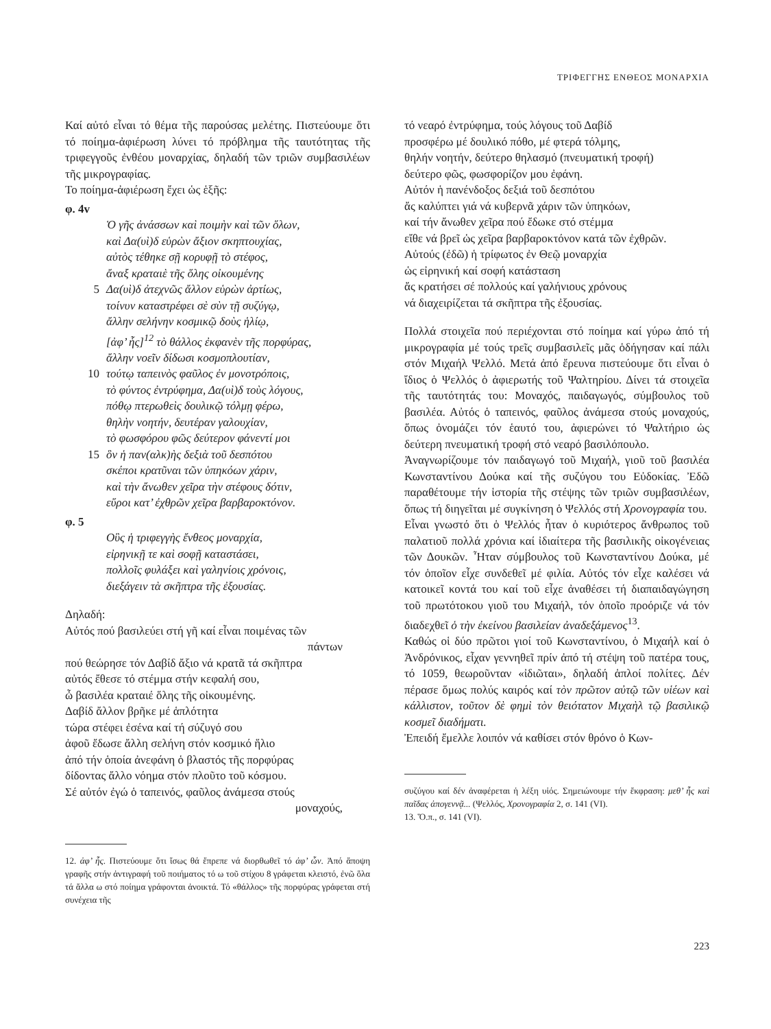ΤΡΙΦΕΓΓΗΣ ΕΝΘΕΟΣ ΜΟΝΑΡΧΙΑ
Καί αὐτό εἶναι τό θέμα τῆς παρούσας μελέτης. Πιστεύουμε ὅτι τό ποίημα-ἀφιέρωση λύνει τό πρόβλημα τῆς ταυτότητας τῆς τριφεγγοῦς ἐνθέου μοναρχίας, δηλαδή τῶν τριῶν συμβασιλέων τῆς μικρογραφίας.
Το ποίημα-ἀφιέρωση ἔχει ὡς ἑξῆς:
φ. 4v
Ὁ γῆς ἀνάσσων καὶ ποιμὴν καὶ τῶν ὅλων,
καὶ Δα(υὶ)δ εὑρὼν ἄξιον σκηπτουχίας,
αὐτὸς τέθηκε σῇ κορυφῇ τὸ στέφος,
ἄναξ κραταιὲ τῆς ὅλης οἰκουμένης
5 Δα(υὶ)δ ἀτεχνῶς ἄλλον εὑρὼν ἀρτίως,
τοίνυν καταστρέφει σὲ σὺν τῇ συζύγῳ,
ἄλλην σελήνην κοσμικῷ δοὺς ἡλίῳ,
[ἀφ’ ἧς]<sup>12</sup> τὸ θάλλος ἐκφανὲν τῆς πορφύρας,
ἄλλην νοεῖν δίδωσι κοσμοπλουτίαν,
10 τούτῳ ταπεινὸς φαῦλος ἐν μονοτρόποις,
τὸ φύντος ἐντρύφημα, Δα(υὶ)δ τοὺς λόγους,
πόθῳ πτερωθεὶς δουλικῷ τόλμῃ φέρω,
θηλὴν νοητήν, δευτέραν γαλουχίαν,
τὸ φωσφόρου φῶς δεύτερον φάνεντί μοι
15 ὃν ἡ παν(αλκ)ὴς δεξιὰ τοῦ δεσπότου
σκέποι κρατῦναι τῶν ὑπηκόων χάριν,
καὶ τὴν ἄνωθεν χεῖρα τὴν στέφους δότιν,
εὕροι κατ’ ἐχθρῶν χεῖρα βαρβαροκτόνον.
φ. 5
Οὓς ἡ τριφεγγὴς ἔνθεος μοναρχία,
εἰρηνικῇ τε καὶ σοφῇ καταστάσει,
πολλοῖς φυλάξει καὶ γαληνίοις χρόνοις,
διεξάγειν τὰ σκῆπτρα τῆς ἐξουσίας.
Δηλαδή:
Αὐτός πού βασιλεύει στή γῆ καί εἶναι ποιμένας τῶν
πάντων
πού θεώρησε τόν Δαβίδ ἄξιο νά κρατᾶ τά σκῆπτρα
αὐτός ἔθεσε τό στέμμα στήν κεφαλή σου,
ὦ βασιλέα κραταιέ ὅλης τῆς οἰκουμένης.
Δαβίδ ἄλλον βρῆκε μέ ἁπλότητα
τώρα στέφει ἐσένα καί τή σύζυγό σου
ἀφοῦ ἔδωσε ἄλλη σελήνη στόν κοσμικό ἥλιο
ἀπό τήν ὁποία ἀνεφάνη ὁ βλαστός τῆς πορφύρας
δίδοντας ἄλλο νόημα στόν πλοῦτο τοῦ κόσμου.
Σέ αὐτόν ἐγώ ὁ ταπεινός, φαῦλος ἀνάμεσα στούς
μοναχούς,
12. ἀφ’ ἧς. Πιστεύουμε ὅτι ἴσως θά ἔπρεπε νά διορθωθεῖ τό ἀφ’ ὧν. Ἀπό ἄποψη γραφῆς στήν ἀντιγραφή τοῦ ποιήματος τό ω τοῦ στίχου 8 γράφεται κλειστό, ἐνῶ ὅλα τά ἄλλα ω στό ποίημα γράφονται ἀνοικτά. Τό «θάλλος» τῆς πορφύρας γράφεται στή συνέχεια τῆς
τό νεαρό ἐντρύφημα, τούς λόγους τοῦ Δαβίδ
προσφέρω μέ δουλικό πόθο, μέ φτερά τόλμης,
θηλήν νοητήν, δεύτερο θηλασμό (πνευματική τροφή)
δεύτερο φῶς, φωσφορίζον μου ἐφάνη.
Αὐτόν ἡ πανένδοξος δεξιά τοῦ δεσπότου
ἄς καλύπτει γιά νά κυβερνᾶ χάριν τῶν ὑπηκόων,
καί τήν ἄνωθεν χεῖρα πού ἔδωκε στό στέμμα
εἴθε νά βρεῖ ὡς χεῖρα βαρβαροκτόνον κατά τῶν ἐχθρῶν.
Αὐτούς (ἐδῶ) ἡ τρίφωτος ἐν Θεῷ μοναρχία
ὡς εἰρηνική καί σοφή κατάσταση
ἄς κρατήσει σέ πολλούς καί γαλήνιους χρόνους
νά διαχειρίζεται τά σκῆπτρα τῆς ἐξουσίας.
Πολλά στοιχεῖα πού περιέχονται στό ποίημα καί γύρω ἀπό τή μικρογραφία μέ τούς τρεῖς συμβασιλεῖς μᾶς ὁδήγησαν καί πάλι στόν Μιχαήλ Ψελλό. Μετά ἀπό ἔρευνα πιστεύουμε ὅτι εἶναι ὁ ἴδιος ὁ Ψελλός ὁ ἀφιερωτής τοῦ Ψαλτηρίου. Δίνει τά στοιχεῖα τῆς ταυτότητάς του: Μοναχός, παιδαγωγός, σύμβουλος τοῦ βασιλέα. Αὐτός ὁ ταπεινός, φαῦλος ἀνάμεσα στούς μοναχούς, ὅπως ὀνομάζει τόν ἑαυτό του, ἀφιερώνει τό Ψαλτήριο ὡς δεύτερη πνευματική τροφή στό νεαρό βασιλόπουλο.
Ἀναγνωρίζουμε τόν παιδαγωγό τοῦ Μιχαήλ, γιοῦ τοῦ βασιλέα Κωνσταντίνου Δούκα καί τῆς συζύγου του Εὐδοκίας. Ἐδῶ παραθέτουμε τήν ἱστορία τῆς στέψης τῶν τριῶν συμβασιλέων, ὅπως τή διηγεῖται μέ συγκίνηση ὁ Ψελλός στή Χρονογραφία του.
Εἶναι γνωστό ὅτι ὁ Ψελλός ἦταν ὁ κυριότερος ἄνθρωπος τοῦ παλατιοῦ πολλά χρόνια καί ἰδιαίτερα τῆς βασιλικῆς οἰκογένειας τῶν Δουκῶν. Ἦταν σύμβουλος τοῦ Κωνσταντίνου Δούκα, μέ τόν ὁποῖον εἶχε συνδεθεῖ μέ φιλία. Αὐτός τόν εἶχε καλέσει νά κατοικεῖ κοντά του καί τοῦ εἶχε ἀναθέσει τή διαπαιδαγώγηση τοῦ πρωτότοκου γιοῦ του Μιχαήλ, τόν ὁποῖο προόριζε νά τόν διαδεχθεῖ ὁ τὴν ἐκείνου βασιλείαν ἀναδεξάμενος<sup>13</sup>.
Καθώς οἱ δύο πρῶτοι γιοί τοῦ Κωνσταντίνου, ὁ Μιχαήλ καί ὁ Ἀνδρόνικος, εἶχαν γεννηθεῖ πρίν ἀπό τή στέψη τοῦ πατέρα τους, τό 1059, θεωροῦνταν «ἰδιῶται», δηλαδή ἁπλοί πολίτες. Δέν πέρασε ὅμως πολύς καιρός καί τὸν πρῶτον αὐτῷ τῶν υἱέων καὶ κάλλιστον, τοῦτον δὲ φημὶ τὸν θειότατον Μιχαὴλ τῷ βασιλικῷ κοσμεῖ διαδήματι.
Ἐπειδή ἔμελλε λοιπόν νά καθίσει στόν θρόνο ὁ Κων-
συζύγου καί δέν ἀναφέρεται ἡ λέξη υἱός. Σημειώνουμε τήν ἔκφραση: μεθ’ ἧς καὶ παῖδας ἀπογεννᾷ... (Ψελλός, Χρονογραφία 2, σ. 141 (VI).
13. Ὅ.π., σ. 141 (VI).
223